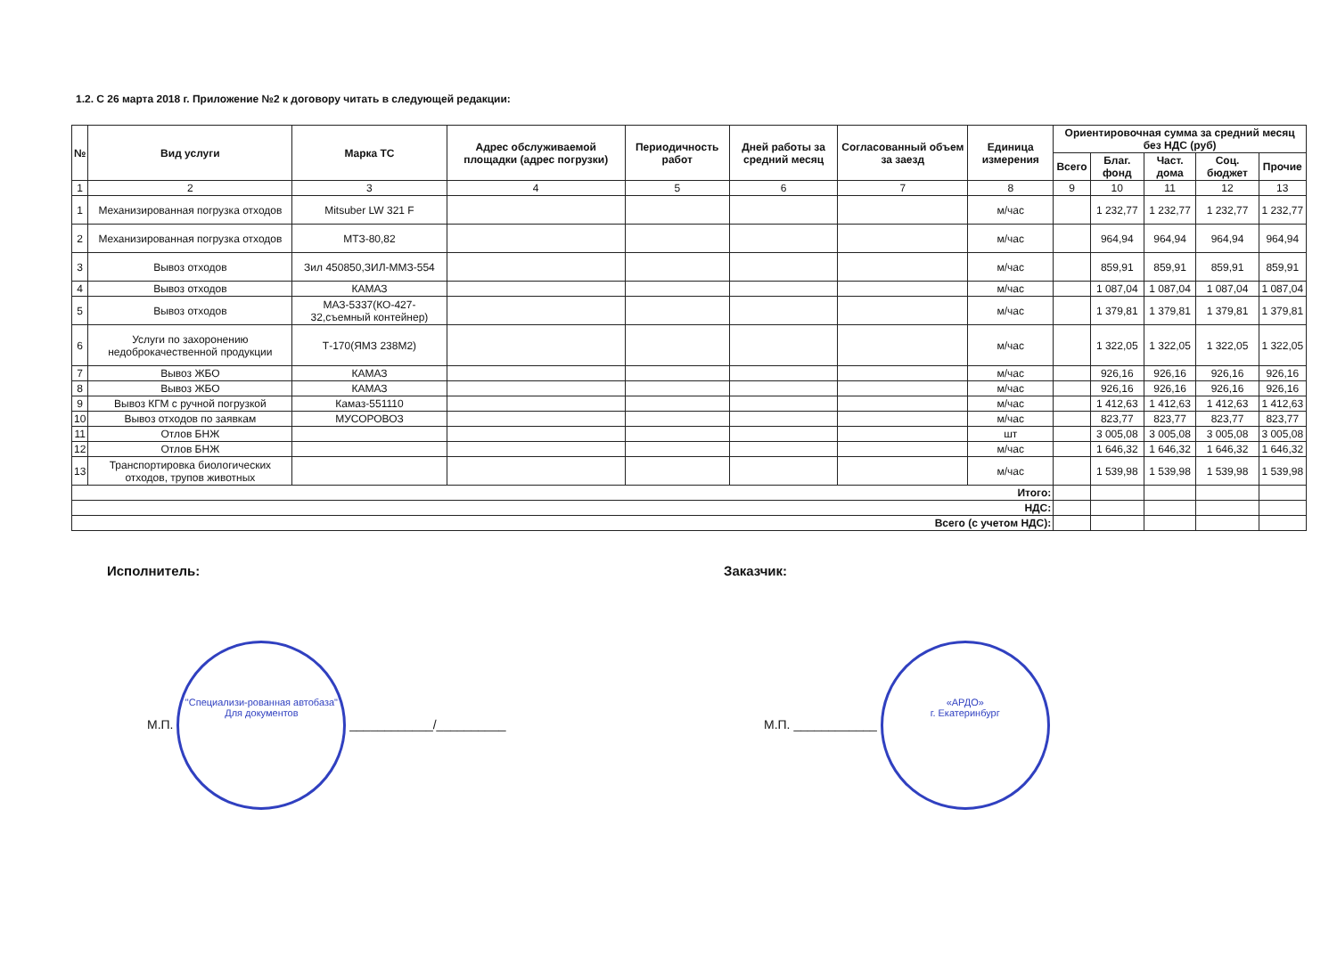1.2. С 26 марта 2018 г. Приложение №2 к договору читать в следующей редакции:
| № | Вид услуги | Марка ТС | Адрес обслуживаемой площадки (адрес погрузки) | Периодичность работ | Дней работы за средний месяц | Согласованный объем за заезд | Единица измерения | Ориентировочная сумма за средний месяц без НДС (руб) | | | | |
| --- | --- | --- | --- | --- | --- | --- | --- | --- | --- | --- | --- | --- |
| | | | | | | | | Всего | Благ. фонд | Част. дома | Соц. бюджет | Прочие |
| 1 | 2 | 3 | 4 | 5 | 6 | 7 | 8 | 9 | 10 | 11 | 12 | 13 |
| 1 | Механизированная погрузка отходов | Mitsuber LW 321 F | | | | | м/час | | 1 232,77 | 1 232,77 | 1 232,77 | 1 232,77 |
| 2 | Механизированная погрузка отходов | МТЗ-80,82 | | | | | м/час | | 964,94 | 964,94 | 964,94 | 964,94 |
| 3 | Вывоз отходов | Зил 450850,ЗИЛ-ММЗ-554 | | | | | м/час | | 859,91 | 859,91 | 859,91 | 859,91 |
| 4 | Вывоз отходов | КАМАЗ | | | | | м/час | | 1 087,04 | 1 087,04 | 1 087,04 | 1 087,04 |
| 5 | Вывоз отходов | МАЗ-5337(КО-427-32,съемный контейнер) | | | | | м/час | | 1 379,81 | 1 379,81 | 1 379,81 | 1 379,81 |
| 6 | Услуги по захоронению недоброкачественной продукции | Т-170(ЯМЗ 238М2) | | | | | м/час | | 1 322,05 | 1 322,05 | 1 322,05 | 1 322,05 |
| 7 | Вывоз ЖБО | КАМАЗ | | | | | м/час | | 926,16 | 926,16 | 926,16 | 926,16 |
| 8 | Вывоз ЖБО | КАМАЗ | | | | | м/час | | 926,16 | 926,16 | 926,16 | 926,16 |
| 9 | Вывоз КГМ с ручной погрузкой | Камаз-551110 | | | | | м/час | | 1 412,63 | 1 412,63 | 1 412,63 | 1 412,63 |
| 10 | Вывоз отходов по заявкам | МУСОРОВОЗ | | | | | м/час | | 823,77 | 823,77 | 823,77 | 823,77 |
| 11 | Отлов БНЖ | | | | | | шт | | 3 005,08 | 3 005,08 | 3 005,08 | 3 005,08 |
| 12 | Отлов БНЖ | | | | | | м/час | | 1 646,32 | 1 646,32 | 1 646,32 | 1 646,32 |
| 13 | Транспортировка биологических отходов, трупов животных | | | | | | м/час | | 1 539,98 | 1 539,98 | 1 539,98 | 1 539,98 |
| Итого: | | | | | | | | | | | | |
| НДС: | | | | | | | | | | | | |
| Всего (с учетом НДС): | | | | | | | | | | | | |
Исполнитель: Заказчик:
М.П. "Специализи-рованная автобаза"
Для документов ____________/__________
М.П. ____________ «АРДО»
г. Екатеринбург